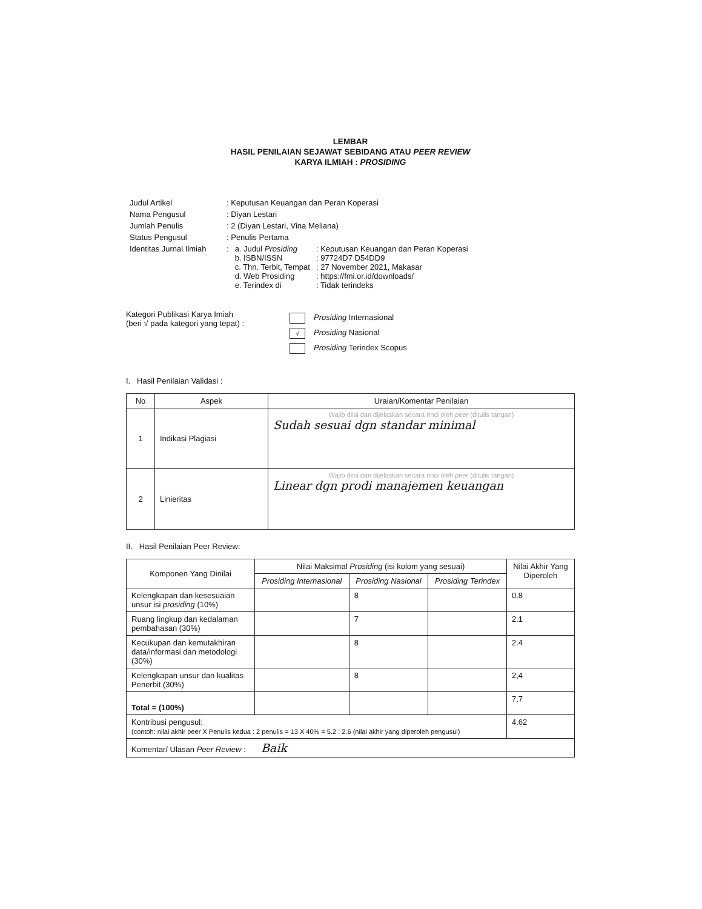LEMBAR
HASIL PENILAIAN SEJAWAT SEBIDANG ATAU PEER REVIEW
KARYA ILMIAH : PROSIDING
| Judul Artikel | : Keputusan Keuangan dan Peran Koperasi | | |
| Nama Pengusul | : Diyan Lestari | | |
| Jumlah Penulis | : 2 (Diyan Lestari, Vina Meliana) | | |
| Status Pengusul | : Penulis Pertama | | |
| Identitas Jurnal Ilmiah | : | a. Judul Prosiding b. ISBN/ISSN c. Thn. Terbit, Tempat d. Web Prosiding e. Terindex di | : Keputusan Keuangan dan Peran Koperasi : 97724D7 D54DD9 : 27 November 2021, Makasar : https://fmi.or.id/downloads/ : Tidak terindeks |
Kategori Publikasi Karya Imiah
(beri √ pada kategori yang tepat) :
Prosiding Internasional
√ Prosiding Nasional
Prosiding Terindex Scopus
I. Hasil Penilaian Validasi :
| No | Aspek | Uraian/Komentar Penilaian |
| --- | --- | --- |
| 1 | Indikasi Plagiasi | Wajib diisi dan dijelaskan secara rinci oleh peer (ditulis tangan) Sudah sesuai dgn standar minimal |
| 2 | Linieritas | Wajib diisi dan dijelaskan secara rinci oleh peer (ditulis tangan) Linear dgn prodi manajemen keuangan |
II. Hasil Penilaian Peer Review:
| Komponen Yang Dinilai | Nilai Maksimal Prosiding (isi kolom yang sesuai) | | | Nilai Akhir Yang Diperoleh |
| --- | --- | --- | --- | --- |
| | Prosiding Internasional | Prosiding Nasional | Prosiding Terindex | |
| Kelengkapan dan kesesuaian unsur isi prosiding (10%) | | 8 | | 0.8 |
| Ruang lingkup dan kedalaman pembahasan (30%) | | 7 | | 2.1 |
| Kecukupan dan kemutakhiran data/informasi dan metodologi (30%) | | 8 | | 2.4 |
| Kelengkapan unsur dan kualitas Penerbit (30%) | | 8 | | 2,4 |
| Total = (100%) | | | | 7.7 |
| Kontribusi pengusul: (contoh: nilai akhir peer X Penulis kedua : 2 penulis = 13 X 40% = 5.2 : 2.6 (nilai akhir yang diperoleh pengusul) | | | | 4.62 |
| Komentar/ Ulasan Peer Review : Baik | | | | |